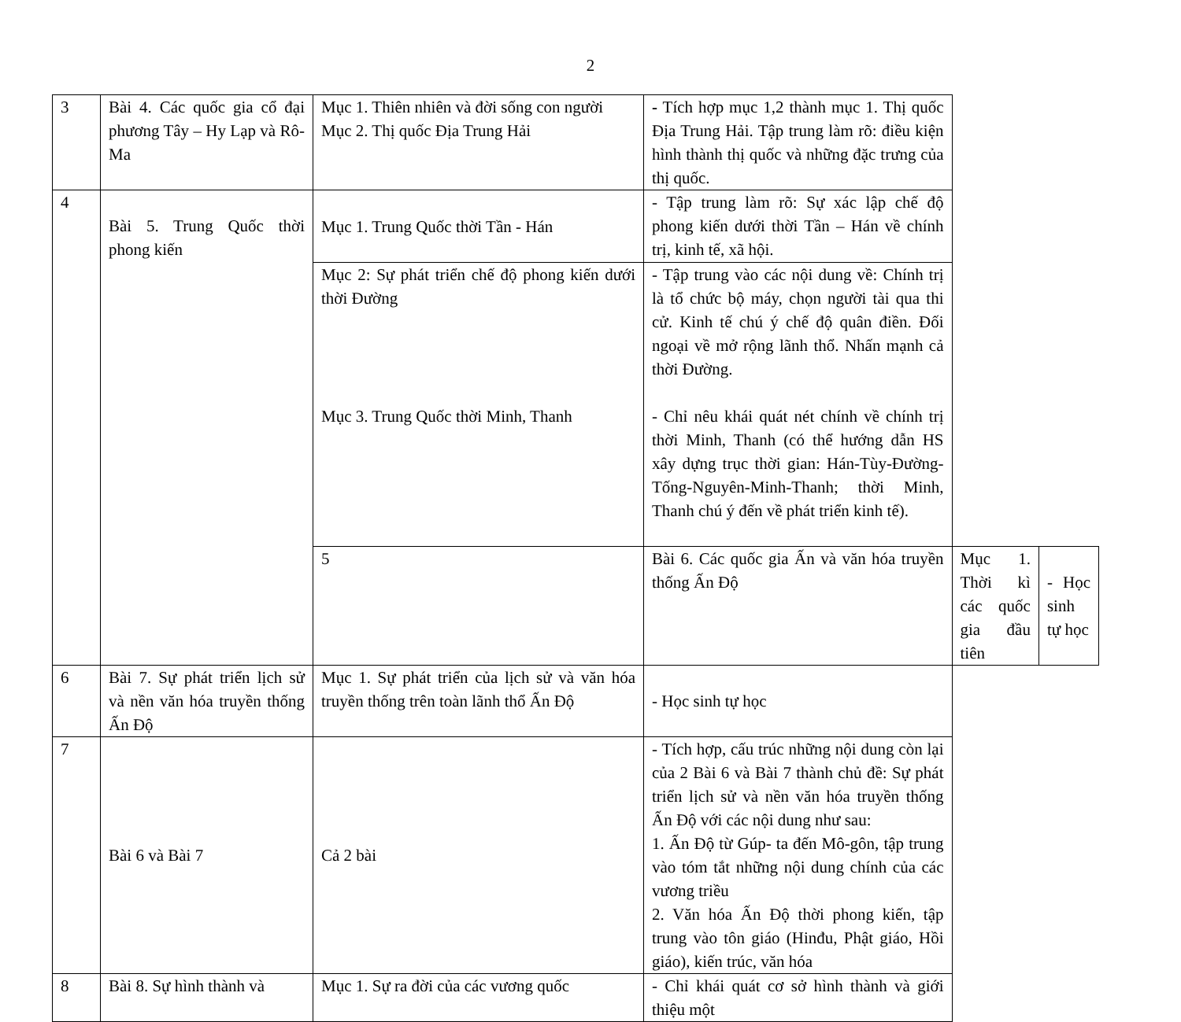2
| 3 | Bài 4. Các quốc gia cổ đại phương Tây – Hy Lạp và Rô-Ma | Mục 1. Thiên nhiên và đời sống con người Mục 2. Thị quốc Địa Trung Hải | - Tích hợp mục 1,2 thành mục 1. Thị quốc Địa Trung Hải. Tập trung làm rõ: điều kiện hình thành thị quốc và những đặc trưng của thị quốc. | | |
| 4 | Bài 5. Trung Quốc thời phong kiến | Mục 1. Trung Quốc thời Tần - Hán | - Tập trung làm rõ: Sự xác lập chế độ phong kiến dưới thời Tần – Hán về chính trị, kinh tế, xã hội. | | |
| | | Mục 2: Sự phát triển chế độ phong kiến dưới thời Đường Mục 3. Trung Quốc thời Minh, Thanh | - Tập trung vào các nội dung về: Chính trị là tổ chức bộ máy, chọn người tài qua thi cử. Kinh tế chú ý chế độ quân điền. Đối ngoại về mở rộng lãnh thổ. Nhấn mạnh cả thời Đường. - Chỉ nêu khái quát nét chính về chính trị thời Minh, Thanh (có thể hướng dẫn HS xây dựng trục thời gian: Hán-Tùy-Đường-Tống-Nguyên-Minh-Thanh; thời Minh, Thanh chú ý đến về phát triển kinh tế). | | |
| | | 5 | Bài 6. Các quốc gia Ấn và văn hóa truyền thống Ấn Độ | Mục 1. Thời kì các quốc gia đầu tiên | - Học sinh tự học |
| 6 | Bài 7. Sự phát triển lịch sử và nền văn hóa truyền thống Ấn Độ | Mục 1. Sự phát triển của lịch sử và văn hóa truyền thống trên toàn lãnh thổ Ấn Độ | - Học sinh tự học | | |
| 7 | Bài 6 và Bài 7 | Cả 2 bài | - Tích hợp, cấu trúc những nội dung còn lại của 2 Bài 6 và Bài 7 thành chủ đề: Sự phát triển lịch sử và nền văn hóa truyền thống Ấn Độ với các nội dung như sau: 1. Ấn Độ từ Gúp- ta đến Mô-gôn, tập trung vào tóm tắt những nội dung chính của các vương triều 2. Văn hóa Ấn Độ thời phong kiến, tập trung vào tôn giáo (Hinđu, Phật giáo, Hồi giáo), kiến trúc, văn hóa | | |
| 8 | Bài 8. Sự hình thành và | Mục 1. Sự ra đời của các vương quốc | - Chỉ khái quát cơ sở hình thành và giới thiệu một | | |